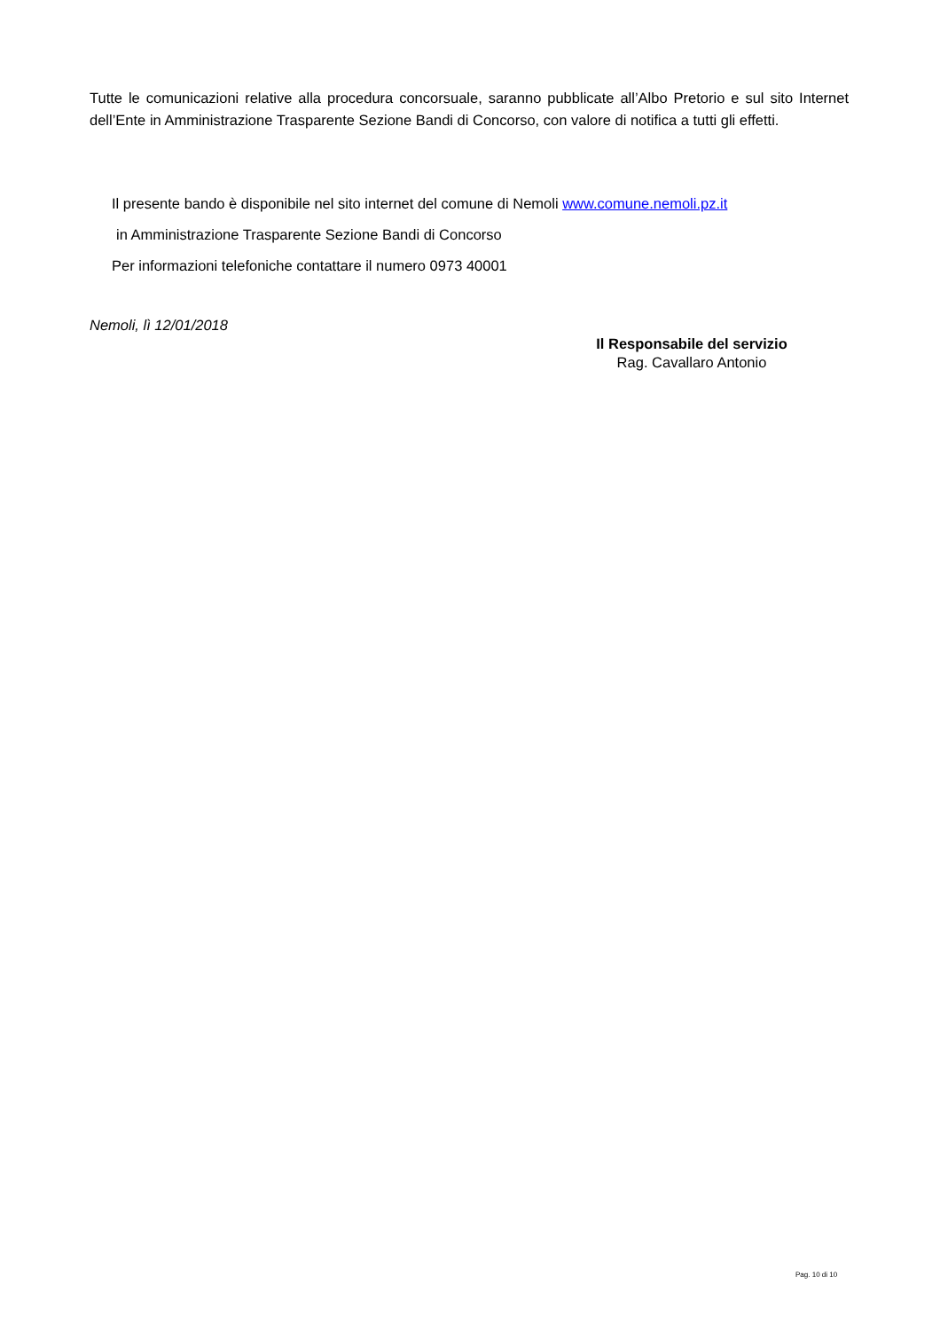Tutte le comunicazioni relative alla procedura concorsuale, saranno pubblicate all’Albo Pretorio e sul sito Internet dell’Ente in Amministrazione Trasparente Sezione Bandi di Concorso, con valore di notifica a tutti gli effetti.
Il presente bando è disponibile nel sito internet del comune di Nemoli www.comune.nemoli.pz.it
in Amministrazione Trasparente Sezione Bandi di Concorso
Per informazioni telefoniche contattare il numero 0973 40001
Nemoli, lì 12/01/2018
Il Responsabile del servizio
Rag. Cavallaro Antonio
Pag. 10 di 10